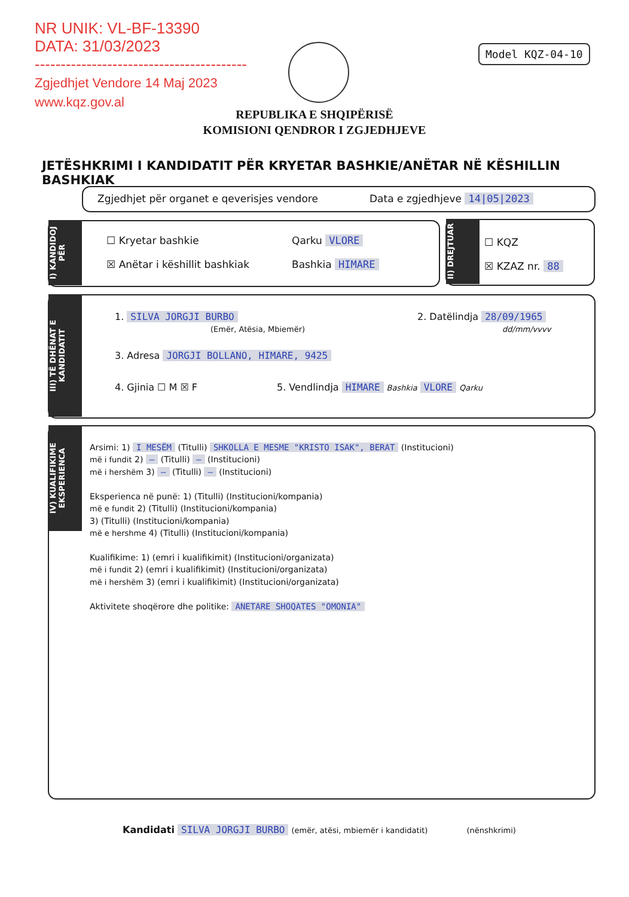NR UNIK: VL-BF-13390
DATA: 31/03/2023
-----------------------------------------
Zgjedhjet Vendore 14 Maj 2023
www.kqz.gov.al
Model KQZ-04-10
REPUBLIKA E SHQIPËRISË
KOMISIONI QENDROR I ZGJEDHJEVE
JETËSHKRIMI I KANDIDATIT PËR KRYETAR BASHKIE/ANËTAR NË KËSHILLIN BASHKIAK
Zgjedhjet për organet e qeverisjes vendore
Data e zgjedhjeve 14|05|2023
I) KANDIDOJ PËR
☐ Kryetar bashkie
☒ Anëtar i këshillit bashkiak
Qarku VLORE
Bashkia HIMARE
II) DREJTUAR
☐ KQZ
☒ KZAZ nr. 88
III) TË DHËNAT E KANDIDATIT
1. SILVA JORGJI BURBO
(Emër, Atësia, Mbiemër)
2. Datëlindja 28/09/1965
dd/mm/vvvv
3. Adresa JORGJI BOLLANO, HIMARE, 9425
4. Gjinia ☐ M ☒ F
5. Vendlindja HIMARE Bashkia VLORE Qarku
IV) KUALIFIKIME EKSPERIENCA
Arsimi: 1) I MESËM (Titulli) SHKOLLA E MESME "KRISTO ISAK", BERAT (Institucioni)
më i fundit 2) — (Titulli) — (Institucioni)
më i hershëm 3) — (Titulli) — (Institucioni)
Eksperienca në punë: 1) (Titulli) (Institucioni/kompania)
më e fundit 2) (Titulli) (Institucioni/kompania)
3) (Titulli) (Institucioni/kompania)
më e hershme 4) (Titulli) (Institucioni/kompania)
Kualifikime: 1) (emri i kualifikimit) (Institucioni/organizata)
më i fundit 2) (emri i kualifikimit) (Institucioni/organizata)
më i hershëm 3) (emri i kualifikimit) (Institucioni/organizata)
Aktivitete shoqërore dhe politike: ANETARE SHOQATES "OMONIA"
Kandidati SILVA JORGJI BURBO (emër, atësi, mbiemër i kandidatit) (nënshkrimi)